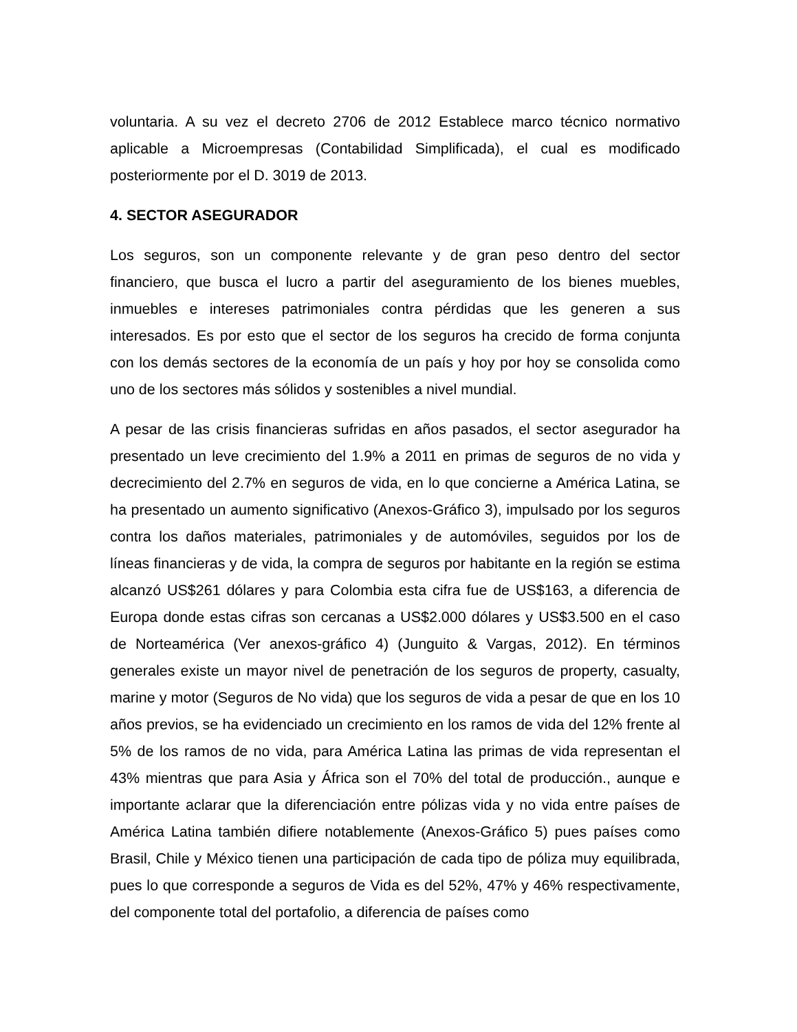voluntaria. A su vez el decreto 2706 de 2012 Establece marco técnico normativo aplicable a Microempresas (Contabilidad Simplificada), el cual es modificado posteriormente por el D. 3019 de 2013.
4. SECTOR ASEGURADOR
Los seguros, son un componente relevante y de gran peso dentro del sector financiero, que busca el lucro a partir del aseguramiento de los bienes muebles, inmuebles e intereses patrimoniales contra pérdidas que les generen a sus interesados. Es por esto que el sector de los seguros ha crecido de forma conjunta con los demás sectores de la economía de un país y hoy por hoy se consolida como uno de los sectores más sólidos y sostenibles a nivel mundial.
A pesar de las crisis financieras sufridas en años pasados, el sector asegurador ha presentado un leve crecimiento del 1.9% a 2011 en primas de seguros de no vida y decrecimiento del 2.7% en seguros de vida, en lo que concierne a América Latina, se ha presentado un aumento significativo (Anexos-Gráfico 3), impulsado por los seguros contra los daños materiales, patrimoniales y de automóviles, seguidos por los de líneas financieras y de vida, la compra de seguros por habitante en la región se estima alcanzó US$261 dólares y para Colombia esta cifra fue de US$163, a diferencia de Europa donde estas cifras son cercanas a US$2.000 dólares y US$3.500 en el caso de Norteamérica (Ver anexos-gráfico 4) (Junguito & Vargas, 2012). En términos generales existe un mayor nivel de penetración de los seguros de property, casualty, marine y motor (Seguros de No vida) que los seguros de vida a pesar de que en los 10 años previos, se ha evidenciado un crecimiento en los ramos de vida del 12% frente al 5% de los ramos de no vida, para América Latina las primas de vida representan el 43% mientras que para Asia y África son el 70% del total de producción., aunque e importante aclarar que la diferenciación entre pólizas vida y no vida entre países de América Latina también difiere notablemente (Anexos-Gráfico 5) pues países como Brasil, Chile y México tienen una participación de cada tipo de póliza muy equilibrada, pues lo que corresponde a seguros de Vida es del 52%, 47% y 46% respectivamente, del componente total del portafolio, a diferencia de países como